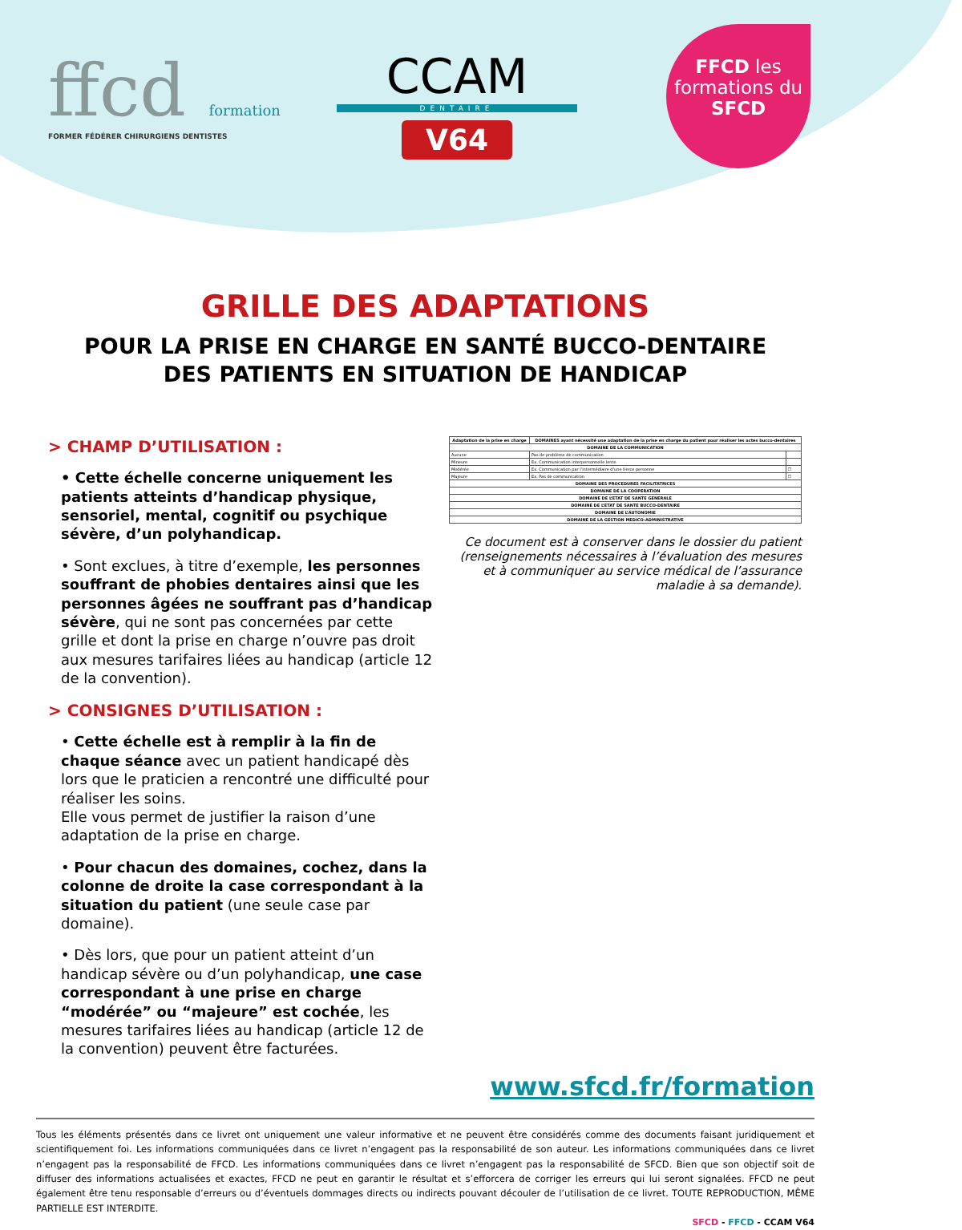ffcd formation
FORMER FÉDÉRER CHIRURGIENS DENTISTES
CCAM
DENTAIRE
V64
FFCD les formations du SFCD
GRILLE DES ADAPTATIONS
POUR LA PRISE EN CHARGE EN SANTÉ BUCCO-DENTAIRE
DES PATIENTS EN SITUATION DE HANDICAP
> CHAMP D’UTILISATION :
• Cette échelle concerne uniquement les patients atteints d’handicap physique, sensoriel, mental, cognitif ou psychique sévère, d’un polyhandicap.
• Sont exclues, à titre d’exemple, les personnes souffrant de phobies dentaires ainsi que les personnes âgées ne souffrant pas d’handicap sévère, qui ne sont pas concernées par cette grille et dont la prise en charge n’ouvre pas droit aux mesures tarifaires liées au handicap (article 12 de la convention).
> CONSIGNES D’UTILISATION :
• Cette échelle est à remplir à la fin de chaque séance avec un patient handicapé dès lors que le praticien a rencontré une difficulté pour réaliser les soins.
Elle vous permet de justifier la raison d’une adaptation de la prise en charge.
• Pour chacun des domaines, cochez, dans la colonne de droite la case correspondant à la situation du patient (une seule case par domaine).
• Dès lors, que pour un patient atteint d’un handicap sévère ou d’un polyhandicap, une case correspondant à une prise en charge “modérée” ou “majeure” est cochée, les mesures tarifaires liées au handicap (article 12 de la convention) peuvent être facturées.
| Adaptation de la prise en charge | DOMAINES ayant nécessité une adaptation de la prise en charge du patient pour réaliser les actes bucco-dentaires | |
| --- | --- | --- |
| DOMAINE DE LA COMMUNICATION | | |
| Aucune | Pas de problème de communication | |
| Mineure | Ex. Communication interpersonnelle lente | |
| Modérée | Ex. Communication par l’intermédiaire d’une tierce personne | ☐ |
| Majeure | Ex. Pas de communication | ☐ |
| DOMAINE DES PROCEDURES FACILITATRICES | | |
| DOMAINE DE LA COOPERATION | | |
| DOMAINE DE L’ETAT DE SANTE GENERALE | | |
| DOMAINE DE L’ETAT DE SANTE BUCCO-DENTAIRE | | |
| DOMAINE DE L’AUTONOMIE | | |
| DOMAINE DE LA GESTION MEDICO-ADMINISTRATIVE | | |
Ce document est à conserver dans le dossier du patient (renseignements nécessaires à l’évaluation des mesures et à communiquer au service médical de l’assurance maladie à sa demande).
www.sfcd.fr/formation
Tous les éléments présentés dans ce livret ont uniquement une valeur informative et ne peuvent être considérés comme des documents faisant juridiquement et scientifiquement foi. Les informations communiquées dans ce livret n’engagent pas la responsabilité de son auteur. Les informations communiquées dans ce livret n’engagent pas la responsabilité de FFCD. Les informations communiquées dans ce livret n’engagent pas la responsabilité de SFCD. Bien que son objectif soit de diffuser des informations actualisées et exactes, FFCD ne peut en garantir le résultat et s’efforcera de corriger les erreurs qui lui seront signalées. FFCD ne peut également être tenu responsable d’erreurs ou d’éventuels dommages directs ou indirects pouvant découler de l’utilisation de ce livret. TOUTE REPRODUCTION, MÊME PARTIELLE EST INTERDITE.
SFCD - FFCD - CCAM V64